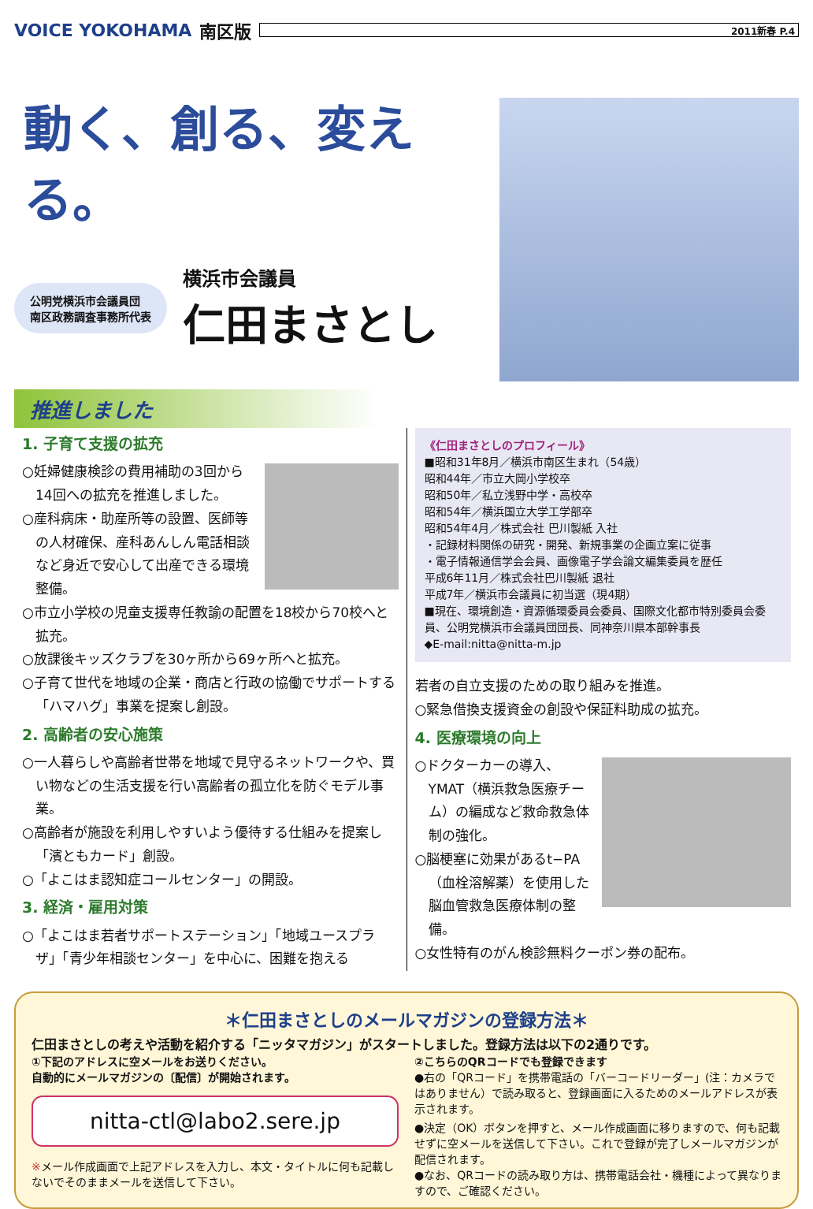VOICE YOKOHAMA 南区版
2011新春 P.4
動く、創る、変える。
公明党横浜市会議員団
南区政務調査事務所代表
横浜市会議員
仁田まさとし
推進しました
1. 子育て支援の拡充
○妊婦健康検診の費用補助の3回から14回への拡充を推進しました。
○産科病床・助産所等の設置、医師等の人材確保、産科あんしん電話相談など身近で安心して出産できる環境整備。
○市立小学校の児童支援専任教諭の配置を18校から70校へと拡充。
○放課後キッズクラブを30ヶ所から69ヶ所へと拡充。
○子育て世代を地域の企業・商店と行政の協働でサポートする「ハマハグ」事業を提案し創設。
2. 高齢者の安心施策
○一人暮らしや高齢者世帯を地域で見守るネットワークや、買い物などの生活支援を行い高齢者の孤立化を防ぐモデル事業。
○高齢者が施設を利用しやすいよう優待する仕組みを提案し「濱ともカード」創設。
○「よこはま認知症コールセンター」の開設。
3. 経済・雇用対策
○「よこはま若者サポートステーション」「地域ユースプラザ」「青少年相談センター」を中心に、困難を抱える
《仁田まさとしのプロフィール》
■昭和31年8月／横浜市南区生まれ（54歳）
昭和44年／市立大岡小学校卒
昭和50年／私立浅野中学・高校卒
昭和54年／横浜国立大学工学部卒
昭和54年4月／株式会社 巴川製紙 入社
・記録材料関係の研究・開発、新規事業の企画立案に従事
・電子情報通信学会会員、画像電子学会論文編集委員を歴任
平成6年11月／株式会社巴川製紙 退社
平成7年／横浜市会議員に初当選（現4期）
■現在、環境創造・資源循環委員会委員、国際文化都市特別委員会委員、公明党横浜市会議員団団長、同神奈川県本部幹事長
◆E-mail:nitta@nitta-m.jp
若者の自立支援のための取り組みを推進。
○緊急借換支援資金の創設や保証料助成の拡充。
4. 医療環境の向上
○ドクターカーの導入、YMAT（横浜救急医療チーム）の編成など救命救急体制の強化。
○脳梗塞に効果があるt−PA（血栓溶解薬）を使用した脳血管救急医療体制の整備。
○女性特有のがん検診無料クーポン券の配布。
＊仁田まさとしのメールマガジンの登録方法＊
仁田まさとしの考えや活動を紹介する「ニッタマガジン」がスタートしました。登録方法は以下の2通りです。
①下記のアドレスに空メールをお送りください。
自動的にメールマガジンの〔配信〕が開始されます。
nitta-ctl@labo2.sere.jp
※メール作成画面で上記アドレスを入力し、本文・タイトルに何も記載しないでそのままメールを送信して下さい。
②こちらのQRコードでも登録できます
●右の「QRコード」を携帯電話の「バーコードリーダー」(注：カメラではありません）で読み取ると、登録画面に入るためのメールアドレスが表示されます。
●決定（OK）ボタンを押すと、メール作成画面に移りますので、何も記載せずに空メールを送信して下さい。これで登録が完了しメールマガジンが配信されます。
●なお、QRコードの読み取り方は、携帯電話会社・機種によって異なりますので、ご確認ください。